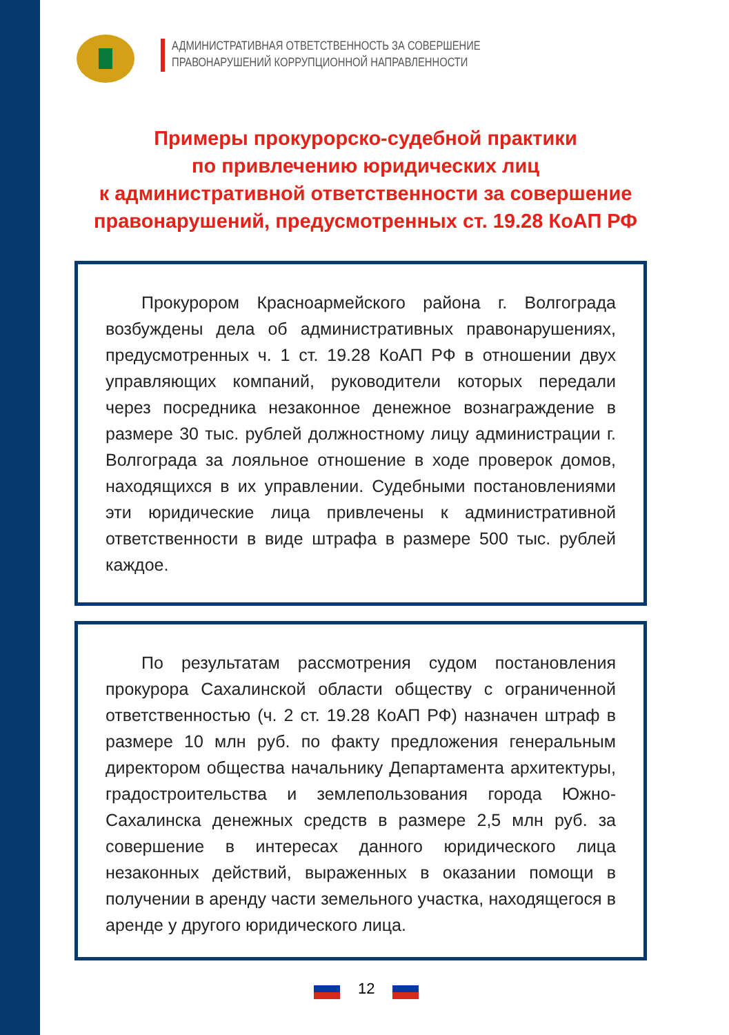АДМИНИСТРАТИВНАЯ ОТВЕТСТВЕННОСТЬ ЗА СОВЕРШЕНИЕ
ПРАВОНАРУШЕНИЙ КОРРУПЦИОННОЙ НАПРАВЛЕННОСТИ
Примеры прокурорско-судебной практики
по привлечению юридических лиц
к административной ответственности за совершение
правонарушений, предусмотренных ст. 19.28 КоАП РФ
Прокурором Красноармейского района г. Волгограда возбуждены дела об административных правонарушениях, предусмотренных ч. 1 ст. 19.28 КоАП РФ в отношении двух управляющих компаний, руководители которых передали через посредника незаконное денежное вознаграждение в размере 30 тыс. рублей должностному лицу администрации г. Волгограда за лояльное отношение в ходе проверок домов, находящихся в их управлении. Судебными постановлениями эти юридические лица привлечены к административной ответственности в виде штрафа в размере 500 тыс. рублей каждое.
По результатам рассмотрения судом постановления прокурора Сахалинской области обществу с ограниченной ответственностью (ч. 2 ст. 19.28 КоАП РФ) назначен штраф в размере 10 млн руб. по факту предложения генеральным директором общества начальнику Департамента архитектуры, градостроительства и землепользования города Южно-Сахалинска денежных средств в размере 2,5 млн руб. за совершение в интересах данного юридического лица незаконных действий, выраженных в оказании помощи в получении в аренду части земельного участка, находящегося в аренде у другого юридического лица.
12